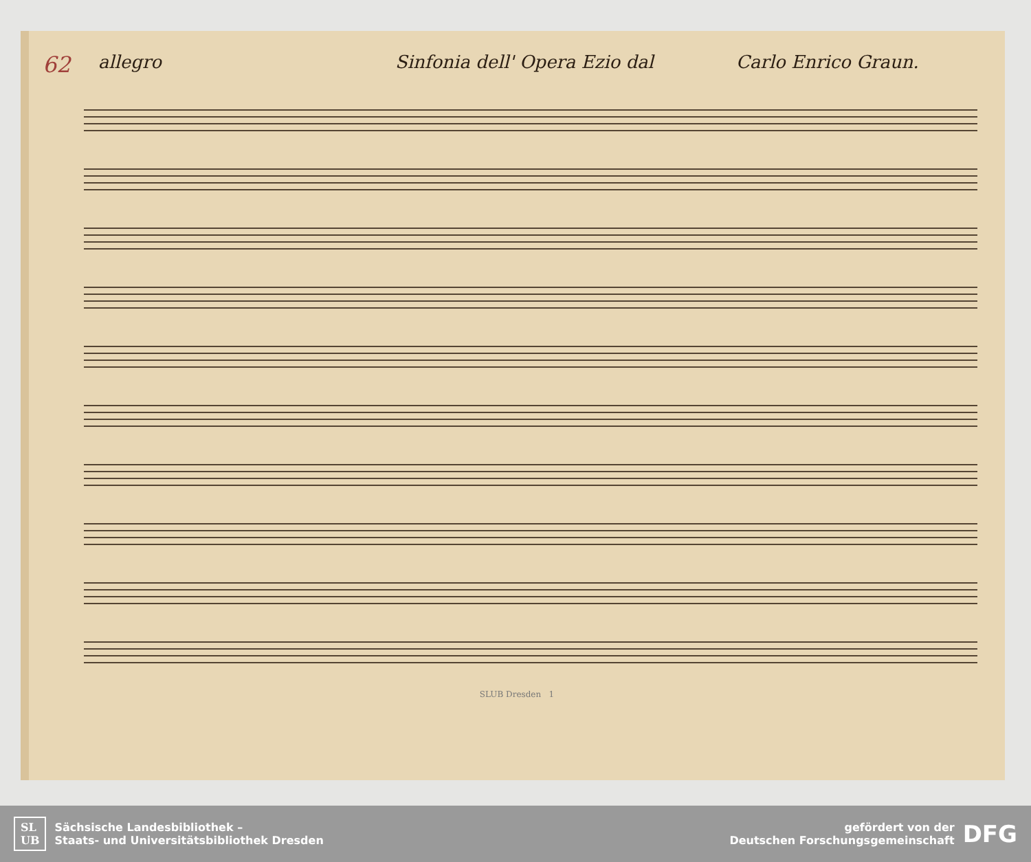62 allegro Sinfonia dell' Opera Ezio dal Carlo Enrico Graun.
SLUB Dresden 1
SL
UB Sächsische Landesbibliothek –
Staats- und Universitätsbibliothek Dresden
gefördert von der
Deutschen Forschungsgemeinschaft DFG